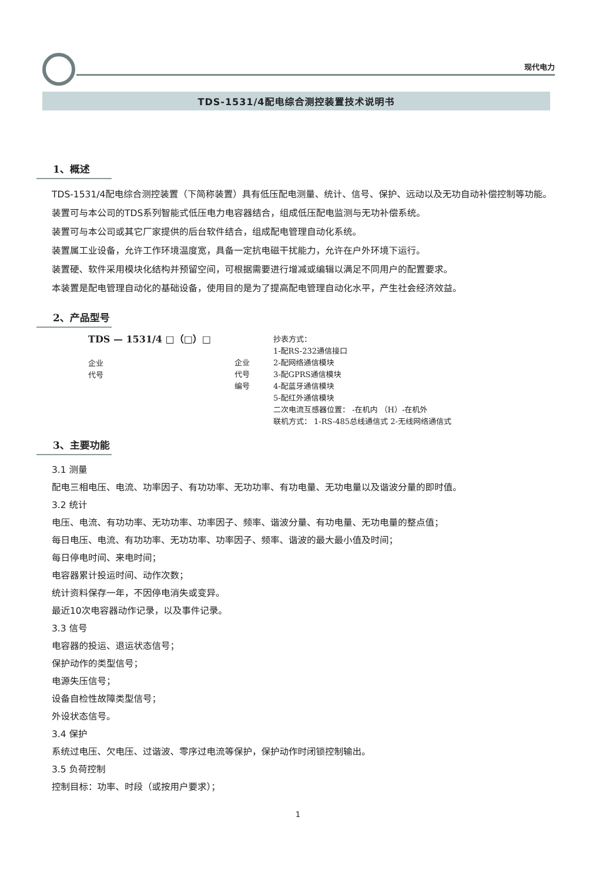现代电力
TDS-1531/4配电综合测控装置技术说明书
1、概述
TDS-1531/4配电综合测控装置（下简称装置）具有低压配电测量、统计、信号、保护、远动以及无功自动补偿控制等功能。
装置可与本公司的TDS系列智能式低压电力电容器结合，组成低压配电监测与无功补偿系统。
装置可与本公司或其它厂家提供的后台软件结合，组成配电管理自动化系统。
装置属工业设备，允许工作环境温度宽，具备一定抗电磁干扰能力，允许在户外环境下运行。
装置硬、软件采用模块化结构并预留空间，可根据需要进行增减或编辑以满足不同用户的配置要求。
本装置是配电管理自动化的基础设备，使用目的是为了提高配电管理自动化水平，产生社会经济效益。
2、产品型号
TDS — 1531/4 □（□）□
企业
代号
企业
代号
编号
抄表方式：
1-配RS-232通信接口
2-配网络通信模块
3-配GPRS通信模块
4-配蓝牙通信模块
5-配红外通信模块
二次电流互感器位置： -在机内 （H）-在机外
联机方式： 1-RS-485总线通信式 2-无线网络通信式
3、主要功能
3.1 测量
配电三相电压、电流、功率因子、有功功率、无功功率、有功电量、无功电量以及谐波分量的即时值。
3.2 统计
电压、电流、有功功率、无功功率、功率因子、频率、谐波分量、有功电量、无功电量的整点值；
每日电压、电流、有功功率、无功功率、功率因子、频率、谐波的最大最小值及时间；
每日停电时间、来电时间；
电容器累计投运时间、动作次数；
统计资料保存一年，不因停电消失或变异。
最近10次电容器动作记录，以及事件记录。
3.3 信号
电容器的投运、退运状态信号；
保护动作的类型信号；
电源失压信号；
设备自检性故障类型信号；
外设状态信号。
3.4 保护
系统过电压、欠电压、过谐波、零序过电流等保护，保护动作时闭锁控制输出。
3.5 负荷控制
控制目标：功率、时段（或按用户要求）；
1